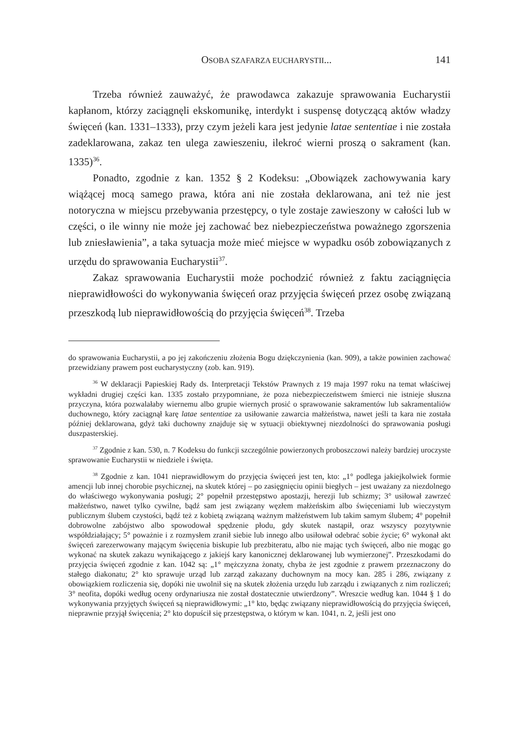OSOBA SZAFARZA EUCHARYSTII... 141
Trzeba również zauważyć, że prawodawca zakazuje sprawowania Eucharystii kapłanom, którzy zaciągnęli ekskomunikę, interdykt i suspensę dotyczącą aktów władzy święceń (kan. 1331–1333), przy czym jeżeli kara jest jedynie latae sententiae i nie została zadeklarowana, zakaz ten ulega zawieszeniu, ilekroć wierni proszą o sakrament (kan. 1335)<sup>36</sup>.
Ponadto, zgodnie z kan. 1352 § 2 Kodeksu: „Obowiązek zachowywania kary wiążącej mocą samego prawa, która ani nie została deklarowana, ani też nie jest notoryczna w miejscu przebywania przestępcy, o tyle zostaje zawieszony w całości lub w części, o ile winny nie może jej zachować bez niebezpieczeństwa poważnego zgorszenia lub zniesławienia”, a taka sytuacja może mieć miejsce w wypadku osób zobowiązanych z urzędu do sprawowania Eucharystii<sup>37</sup>.
Zakaz sprawowania Eucharystii może pochodzić również z faktu zaciągnięcia nieprawidłowości do wykonywania święceń oraz przyjęcia święceń przez osobę związaną przeszkodą lub nieprawidłowością do przyjęcia święceń<sup>38</sup>. Trzeba
do sprawowania Eucharystii, a po jej zakończeniu złożenia Bogu dziękczynienia (kan. 909), a także powinien zachować przewidziany prawem post eucharystyczny (zob. kan. 919).
<sup>36</sup> W deklaracji Papieskiej Rady ds. Interpretacji Tekstów Prawnych z 19 maja 1997 roku na temat właściwej wykładni drugiej części kan. 1335 zostało przypomniane, że poza niebezpieczeństwem śmierci nie istnieje słuszna przyczyna, która pozwalałaby wiernemu albo grupie wiernych prosić o sprawowanie sakramentów lub sakramentaliów duchownego, który zaciągnął karę latae sententiae za usiłowanie zawarcia małżeństwa, nawet jeśli ta kara nie została później deklarowana, gdyż taki duchowny znajduje się w sytuacji obiektywnej niezdolności do sprawowania posługi duszpasterskiej.
<sup>37</sup> Zgodnie z kan. 530, n. 7 Kodeksu do funkcji szczególnie powierzonych proboszczowi należy bardziej uroczyste sprawowanie Eucharystii w niedziele i święta.
<sup>38</sup> Zgodnie z kan. 1041 nieprawidłowym do przyjęcia święceń jest ten, kto: „1° podlega jakiejkolwiek formie amencji lub innej chorobie psychicznej, na skutek której – po zasięgnięciu opinii biegłych – jest uważany za niezdolnego do właściwego wykonywania posługi; 2° popełnił przestępstwo apostazji, herezji lub schizmy; 3° usiłował zawrzeć małżeństwo, nawet tylko cywilne, bądź sam jest związany węzłem małżeńskim albo święceniami lub wieczystym publicznym ślubem czystości, bądź też z kobietą związaną ważnym małżeństwem lub takim samym ślubem; 4° popełnił dobrowolne zabójstwo albo spowodował spędzenie płodu, gdy skutek nastąpił, oraz wszyscy pozytywnie współdziałający; 5° poważnie i z rozmysłem zranił siebie lub innego albo usiłował odebrać sobie życie; 6° wykonał akt święceń zarezerwowany mającym święcenia biskupie lub prezbiteratu, albo nie mając tych święceń, albo nie mogąc go wykonać na skutek zakazu wynikającego z jakiejś kary kanonicznej deklarowanej lub wymierzonej”. Przeszkodami do przyjęcia święceń zgodnie z kan. 1042 są: „1° mężczyzna żonaty, chyba że jest zgodnie z prawem przeznaczony do stałego diakonatu; 2° kto sprawuje urząd lub zarząd zakazany duchownym na mocy kan. 285 i 286, związany z obowiązkiem rozliczenia się, dopóki nie uwolnił się na skutek złożenia urzędu lub zarządu i związanych z nim rozliczeń; 3° neofita, dopóki według oceny ordynariusza nie został dostatecznie utwierdzony”. Wreszcie według kan. 1044 § 1 do wykonywania przyjętych święceń są nieprawidłowymi: „1° kto, będąc związany nieprawidłowością do przyjęcia święceń, nieprawnie przyjął święcenia; 2° kto dopuścił się przestępstwa, o którym w kan. 1041, n. 2, jeśli jest ono